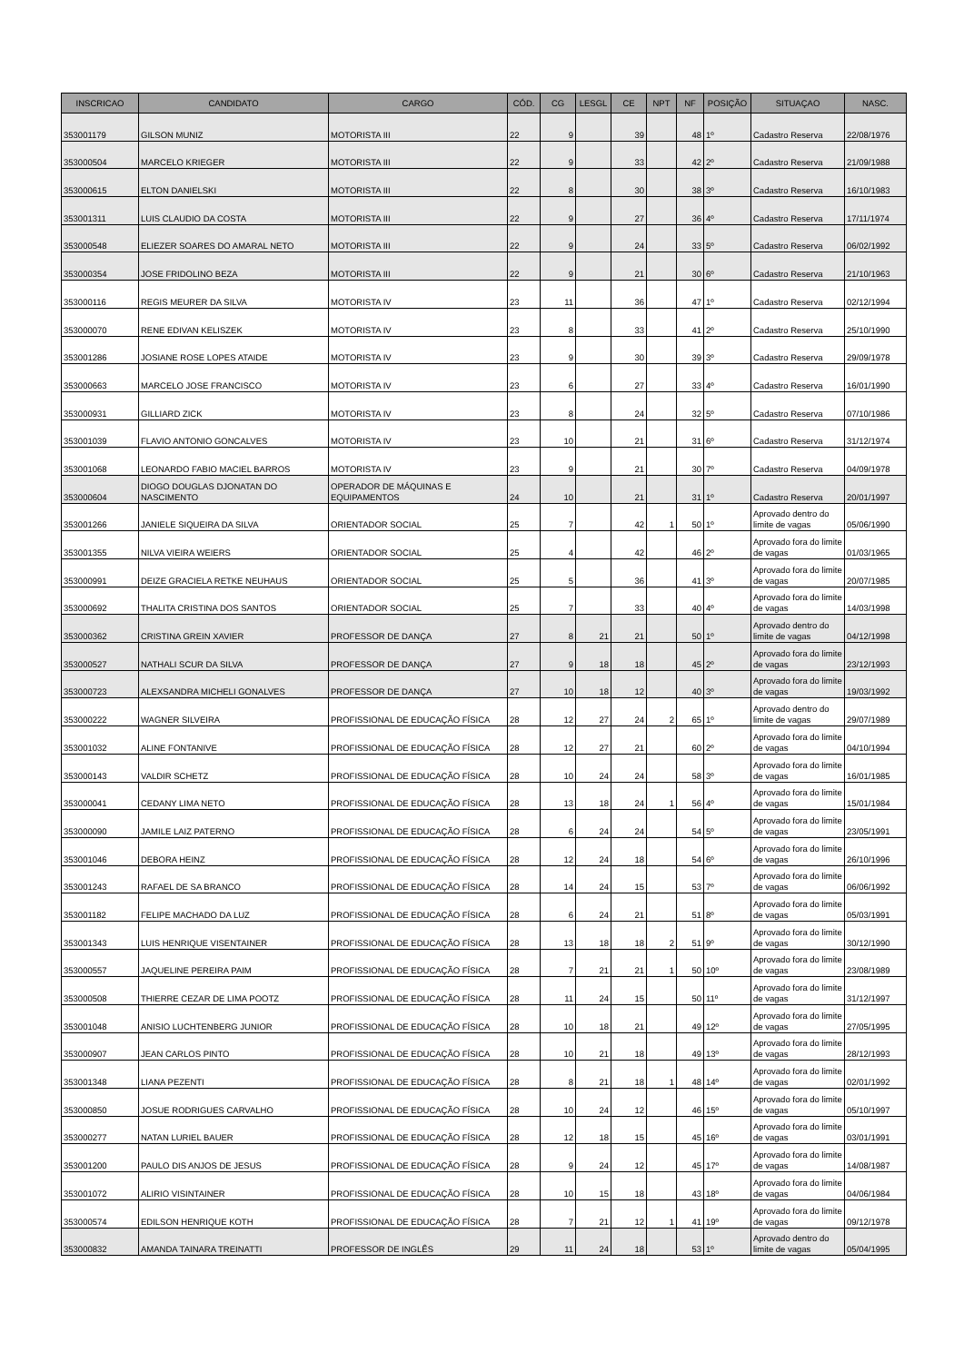| INSCRICAO | CANDIDATO | CARGO | CÓD. | CG | LESGL | CE | NPT | NF | POSIÇÃO | SITUAÇAO | NASC. |
| --- | --- | --- | --- | --- | --- | --- | --- | --- | --- | --- | --- |
| 353001179 | GILSON MUNIZ | MOTORISTA III | 22 | 9 | | 39 | | 48 | 1º | Cadastro Reserva | 22/08/1976 |
| 353000504 | MARCELO KRIEGER | MOTORISTA III | 22 | 9 | | 33 | | 42 | 2º | Cadastro Reserva | 21/09/1988 |
| 353000615 | ELTON DANIELSKI | MOTORISTA III | 22 | 8 | | 30 | | 38 | 3º | Cadastro Reserva | 16/10/1983 |
| 353001311 | LUIS CLAUDIO DA COSTA | MOTORISTA III | 22 | 9 | | 27 | | 36 | 4º | Cadastro Reserva | 17/11/1974 |
| 353000548 | ELIEZER SOARES DO AMARAL NETO | MOTORISTA III | 22 | 9 | | 24 | | 33 | 5º | Cadastro Reserva | 06/02/1992 |
| 353000354 | JOSE FRIDOLINO BEZA | MOTORISTA III | 22 | 9 | | 21 | | 30 | 6º | Cadastro Reserva | 21/10/1963 |
| 353000116 | REGIS MEURER DA SILVA | MOTORISTA IV | 23 | 11 | | 36 | | 47 | 1º | Cadastro Reserva | 02/12/1994 |
| 353000070 | RENE EDIVAN KELISZEK | MOTORISTA IV | 23 | 8 | | 33 | | 41 | 2º | Cadastro Reserva | 25/10/1990 |
| 353001286 | JOSIANE ROSE LOPES ATAIDE | MOTORISTA IV | 23 | 9 | | 30 | | 39 | 3º | Cadastro Reserva | 29/09/1978 |
| 353000663 | MARCELO JOSE FRANCISCO | MOTORISTA IV | 23 | 6 | | 27 | | 33 | 4º | Cadastro Reserva | 16/01/1990 |
| 353000931 | GILLIARD ZICK | MOTORISTA IV | 23 | 8 | | 24 | | 32 | 5º | Cadastro Reserva | 07/10/1986 |
| 353001039 | FLAVIO ANTONIO GONCALVES | MOTORISTA IV | 23 | 10 | | 21 | | 31 | 6º | Cadastro Reserva | 31/12/1974 |
| 353001068 | LEONARDO FABIO MACIEL BARROS | MOTORISTA IV | 23 | 9 | | 21 | | 30 | 7º | Cadastro Reserva | 04/09/1978 |
| 353000604 | DIOGO DOUGLAS DJONATAN DO NASCIMENTO | OPERADOR DE MÁQUINAS E EQUIPAMENTOS | 24 | 10 | | 21 | | 31 | 1º | Cadastro Reserva | 20/01/1997 |
| 353001266 | JANIELE SIQUEIRA DA SILVA | ORIENTADOR SOCIAL | 25 | 7 | | 42 | 1 | 50 | 1º | Aprovado dentro do limite de vagas | 05/06/1990 |
| 353001355 | NILVA VIEIRA WEIERS | ORIENTADOR SOCIAL | 25 | 4 | | 42 | | 46 | 2º | Aprovado fora do limite de vagas | 01/03/1965 |
| 353000991 | DEIZE GRACIELA RETKE NEUHAUS | ORIENTADOR SOCIAL | 25 | 5 | | 36 | | 41 | 3º | Aprovado fora do limite de vagas | 20/07/1985 |
| 353000692 | THALITA CRISTINA DOS SANTOS | ORIENTADOR SOCIAL | 25 | 7 | | 33 | | 40 | 4º | Aprovado fora do limite de vagas | 14/03/1998 |
| 353000362 | CRISTINA GREIN XAVIER | PROFESSOR DE DANÇA | 27 | 8 | 21 | 21 | | 50 | 1º | Aprovado dentro do limite de vagas | 04/12/1998 |
| 353000527 | NATHALI SCUR DA SILVA | PROFESSOR DE DANÇA | 27 | 9 | 18 | 18 | | 45 | 2º | Aprovado fora do limite de vagas | 23/12/1993 |
| 353000723 | ALEXSANDRA MICHELI GONALVES | PROFESSOR DE DANÇA | 27 | 10 | 18 | 12 | | 40 | 3º | Aprovado fora do limite de vagas | 19/03/1992 |
| 353000222 | WAGNER SILVEIRA | PROFISSIONAL DE EDUCAÇÃO FÍSICA | 28 | 12 | 27 | 24 | 2 | 65 | 1º | Aprovado dentro do limite de vagas | 29/07/1989 |
| 353001032 | ALINE FONTANIVE | PROFISSIONAL DE EDUCAÇÃO FÍSICA | 28 | 12 | 27 | 21 | | 60 | 2º | Aprovado fora do limite de vagas | 04/10/1994 |
| 353000143 | VALDIR SCHETZ | PROFISSIONAL DE EDUCAÇÃO FÍSICA | 28 | 10 | 24 | 24 | | 58 | 3º | Aprovado fora do limite de vagas | 16/01/1985 |
| 353000041 | CEDANY LIMA NETO | PROFISSIONAL DE EDUCAÇÃO FÍSICA | 28 | 13 | 18 | 24 | 1 | 56 | 4º | Aprovado fora do limite de vagas | 15/01/1984 |
| 353000090 | JAMILE LAIZ PATERNO | PROFISSIONAL DE EDUCAÇÃO FÍSICA | 28 | 6 | 24 | 24 | | 54 | 5º | Aprovado fora do limite de vagas | 23/05/1991 |
| 353001046 | DEBORA HEINZ | PROFISSIONAL DE EDUCAÇÃO FÍSICA | 28 | 12 | 24 | 18 | | 54 | 6º | Aprovado fora do limite de vagas | 26/10/1996 |
| 353001243 | RAFAEL DE SA BRANCO | PROFISSIONAL DE EDUCAÇÃO FÍSICA | 28 | 14 | 24 | 15 | | 53 | 7º | Aprovado fora do limite de vagas | 06/06/1992 |
| 353001182 | FELIPE MACHADO DA LUZ | PROFISSIONAL DE EDUCAÇÃO FÍSICA | 28 | 6 | 24 | 21 | | 51 | 8º | Aprovado fora do limite de vagas | 05/03/1991 |
| 353001343 | LUIS HENRIQUE VISENTAINER | PROFISSIONAL DE EDUCAÇÃO FÍSICA | 28 | 13 | 18 | 18 | 2 | 51 | 9º | Aprovado fora do limite de vagas | 30/12/1990 |
| 353000557 | JAQUELINE PEREIRA PAIM | PROFISSIONAL DE EDUCAÇÃO FÍSICA | 28 | 7 | 21 | 21 | 1 | 50 | 10º | Aprovado fora do limite de vagas | 23/08/1989 |
| 353000508 | THIERRE CEZAR DE LIMA POOTZ | PROFISSIONAL DE EDUCAÇÃO FÍSICA | 28 | 11 | 24 | 15 | | 50 | 11º | Aprovado fora do limite de vagas | 31/12/1997 |
| 353001048 | ANISIO LUCHTENBERG JUNIOR | PROFISSIONAL DE EDUCAÇÃO FÍSICA | 28 | 10 | 18 | 21 | | 49 | 12º | Aprovado fora do limite de vagas | 27/05/1995 |
| 353000907 | JEAN CARLOS PINTO | PROFISSIONAL DE EDUCAÇÃO FÍSICA | 28 | 10 | 21 | 18 | | 49 | 13º | Aprovado fora do limite de vagas | 28/12/1993 |
| 353001348 | LIANA PEZENTI | PROFISSIONAL DE EDUCAÇÃO FÍSICA | 28 | 8 | 21 | 18 | 1 | 48 | 14º | Aprovado fora do limite de vagas | 02/01/1992 |
| 353000850 | JOSUE RODRIGUES CARVALHO | PROFISSIONAL DE EDUCAÇÃO FÍSICA | 28 | 10 | 24 | 12 | | 46 | 15º | Aprovado fora do limite de vagas | 05/10/1997 |
| 353000277 | NATAN LURIEL BAUER | PROFISSIONAL DE EDUCAÇÃO FÍSICA | 28 | 12 | 18 | 15 | | 45 | 16º | Aprovado fora do limite de vagas | 03/01/1991 |
| 353001200 | PAULO DIS ANJOS DE JESUS | PROFISSIONAL DE EDUCAÇÃO FÍSICA | 28 | 9 | 24 | 12 | | 45 | 17º | Aprovado fora do limite de vagas | 14/08/1987 |
| 353001072 | ALIRIO VISINTAINER | PROFISSIONAL DE EDUCAÇÃO FÍSICA | 28 | 10 | 15 | 18 | | 43 | 18º | Aprovado fora do limite de vagas | 04/06/1984 |
| 353000574 | EDILSON HENRIQUE KOTH | PROFISSIONAL DE EDUCAÇÃO FÍSICA | 28 | 7 | 21 | 12 | 1 | 41 | 19º | Aprovado fora do limite de vagas | 09/12/1978 |
| 353000832 | AMANDA TAINARA TREINATTI | PROFESSOR DE INGLÊS | 29 | 11 | 24 | 18 | | 53 | 1º | Aprovado dentro do limite de vagas | 05/04/1995 |